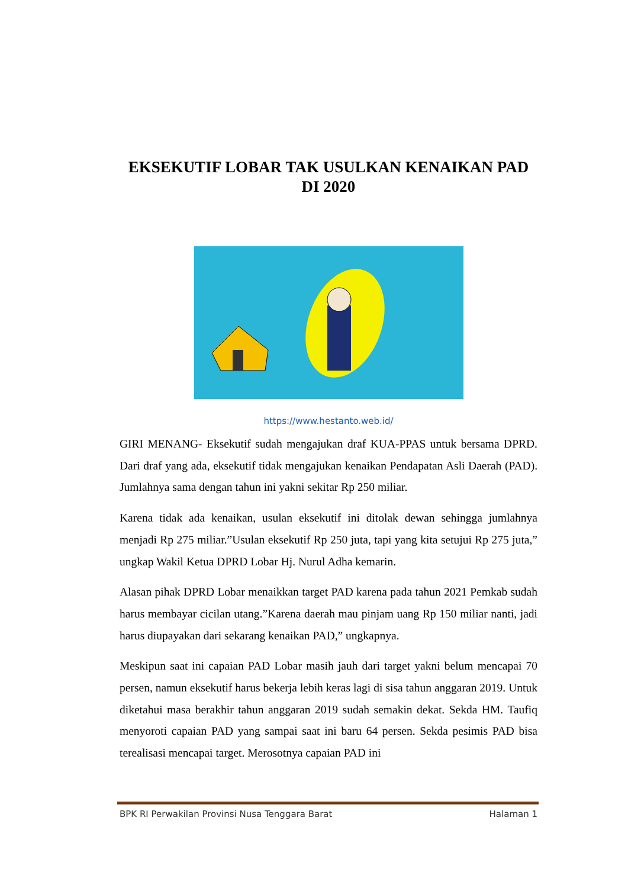EKSEKUTIF LOBAR TAK USULKAN KENAIKAN PAD DI 2020
https://www.hestanto.web.id/
GIRI MENANG- Eksekutif sudah mengajukan draf KUA-PPAS untuk bersama DPRD. Dari draf yang ada, eksekutif tidak mengajukan kenaikan Pendapatan Asli Daerah (PAD). Jumlahnya sama dengan tahun ini yakni sekitar Rp 250 miliar.
Karena tidak ada kenaikan, usulan eksekutif ini ditolak dewan sehingga jumlahnya menjadi Rp 275 miliar.”Usulan eksekutif Rp 250 juta, tapi yang kita setujui Rp 275 juta,” ungkap Wakil Ketua DPRD Lobar Hj. Nurul Adha kemarin.
Alasan pihak DPRD Lobar menaikkan target PAD karena pada tahun 2021 Pemkab sudah harus membayar cicilan utang.”Karena daerah mau pinjam uang Rp 150 miliar nanti, jadi harus diupayakan dari sekarang kenaikan PAD,” ungkapnya.
Meskipun saat ini capaian PAD Lobar masih jauh dari target yakni belum mencapai 70 persen, namun eksekutif harus bekerja lebih keras lagi di sisa tahun anggaran 2019. Untuk diketahui masa berakhir tahun anggaran 2019 sudah semakin dekat. Sekda HM. Taufiq menyoroti capaian PAD yang sampai saat ini baru 64 persen. Sekda pesimis PAD bisa terealisasi mencapai target. Merosotnya capaian PAD ini
BPK RI Perwakilan Provinsi Nusa Tenggara Barat Halaman 1